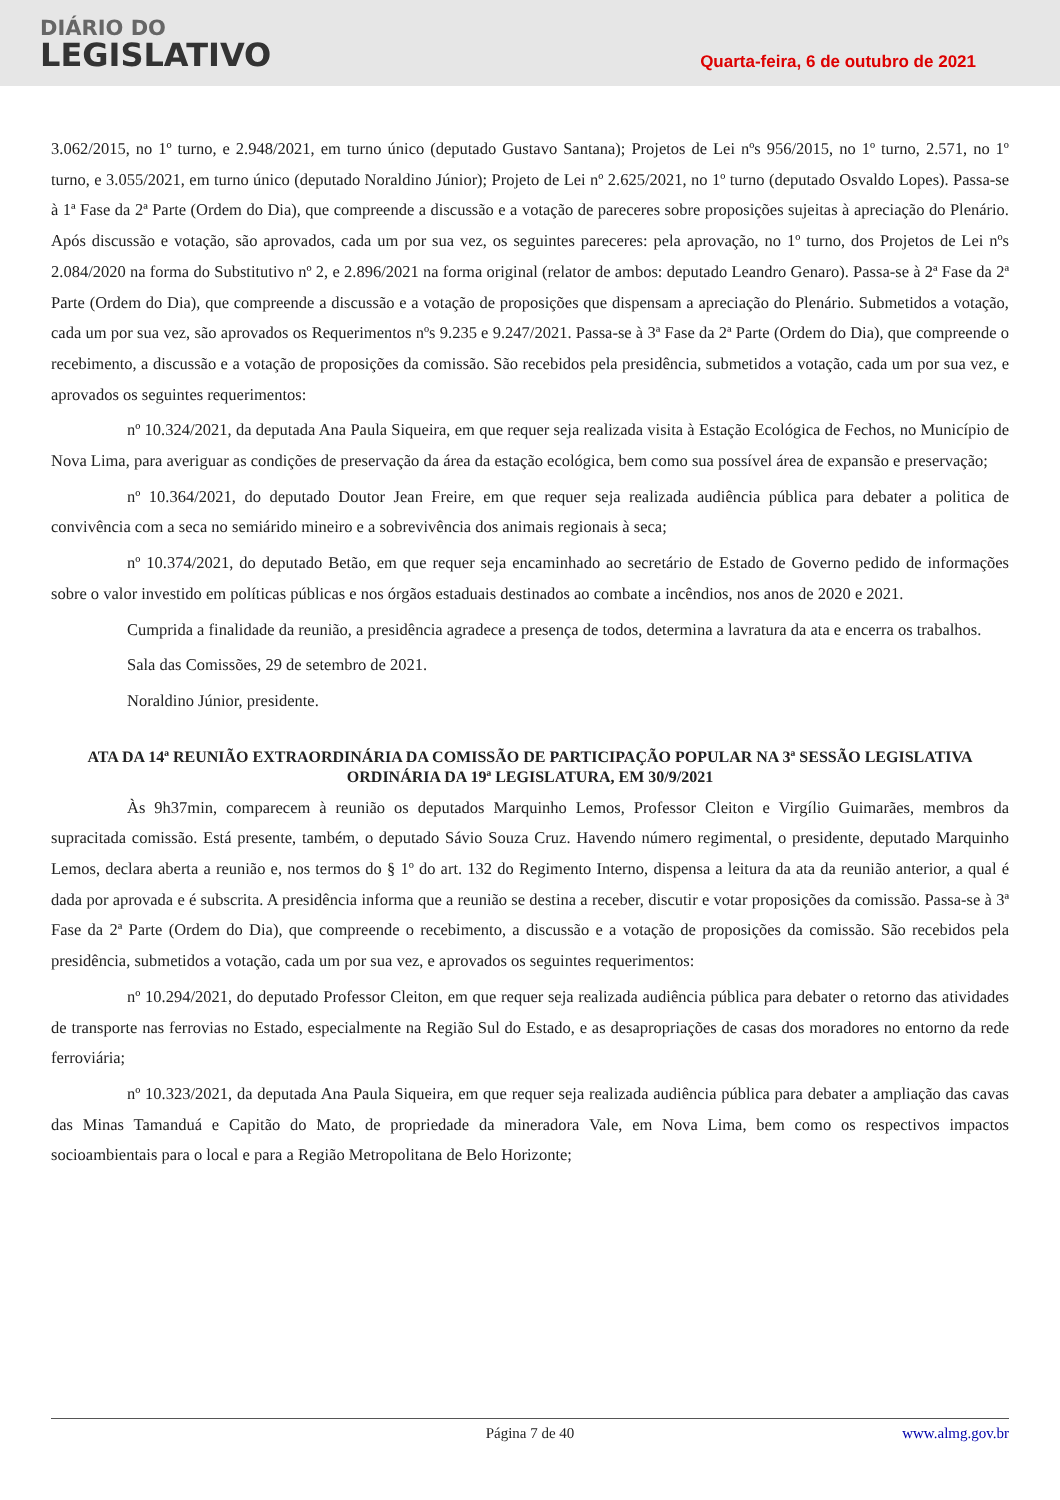DIÁRIO DO
LEGISLATIVO
Quarta-feira, 6 de outubro de 2021
3.062/2015, no 1º turno, e 2.948/2021, em turno único (deputado Gustavo Santana); Projetos de Lei nºs 956/2015, no 1º turno, 2.571, no 1º turno, e 3.055/2021, em turno único (deputado Noraldino Júnior); Projeto de Lei nº 2.625/2021, no 1º turno (deputado Osvaldo Lopes). Passa-se à 1ª Fase da 2ª Parte (Ordem do Dia), que compreende a discussão e a votação de pareceres sobre proposições sujeitas à apreciação do Plenário. Após discussão e votação, são aprovados, cada um por sua vez, os seguintes pareceres: pela aprovação, no 1º turno, dos Projetos de Lei nºs 2.084/2020 na forma do Substitutivo nº 2, e 2.896/2021 na forma original (relator de ambos: deputado Leandro Genaro). Passa-se à 2ª Fase da 2ª Parte (Ordem do Dia), que compreende a discussão e a votação de proposições que dispensam a apreciação do Plenário. Submetidos a votação, cada um por sua vez, são aprovados os Requerimentos nºs 9.235 e 9.247/2021. Passa-se à 3ª Fase da 2ª Parte (Ordem do Dia), que compreende o recebimento, a discussão e a votação de proposições da comissão. São recebidos pela presidência, submetidos a votação, cada um por sua vez, e aprovados os seguintes requerimentos:
nº 10.324/2021, da deputada Ana Paula Siqueira, em que requer seja realizada visita à Estação Ecológica de Fechos, no Município de Nova Lima, para averiguar as condições de preservação da área da estação ecológica, bem como sua possível área de expansão e preservação;
nº 10.364/2021, do deputado Doutor Jean Freire, em que requer seja realizada audiência pública para debater a politica de convivência com a seca no semiárido mineiro e a sobrevivência dos animais regionais à seca;
nº 10.374/2021, do deputado Betão, em que requer seja encaminhado ao secretário de Estado de Governo pedido de informações sobre o valor investido em políticas públicas e nos órgãos estaduais destinados ao combate a incêndios, nos anos de 2020 e 2021.
Cumprida a finalidade da reunião, a presidência agradece a presença de todos, determina a lavratura da ata e encerra os trabalhos.
Sala das Comissões, 29 de setembro de 2021.
Noraldino Júnior, presidente.
ATA DA 14ª REUNIÃO EXTRAORDINÁRIA DA COMISSÃO DE PARTICIPAÇÃO POPULAR NA 3ª SESSÃO LEGISLATIVA ORDINÁRIA DA 19ª LEGISLATURA, EM 30/9/2021
Às 9h37min, comparecem à reunião os deputados Marquinho Lemos, Professor Cleiton e Virgílio Guimarães, membros da supracitada comissão. Está presente, também, o deputado Sávio Souza Cruz. Havendo número regimental, o presidente, deputado Marquinho Lemos, declara aberta a reunião e, nos termos do § 1º do art. 132 do Regimento Interno, dispensa a leitura da ata da reunião anterior, a qual é dada por aprovada e é subscrita. A presidência informa que a reunião se destina a receber, discutir e votar proposições da comissão. Passa-se à 3ª Fase da 2ª Parte (Ordem do Dia), que compreende o recebimento, a discussão e a votação de proposições da comissão. São recebidos pela presidência, submetidos a votação, cada um por sua vez, e aprovados os seguintes requerimentos:
nº 10.294/2021, do deputado Professor Cleiton, em que requer seja realizada audiência pública para debater o retorno das atividades de transporte nas ferrovias no Estado, especialmente na Região Sul do Estado, e as desapropriações de casas dos moradores no entorno da rede ferroviária;
nº 10.323/2021, da deputada Ana Paula Siqueira, em que requer seja realizada audiência pública para debater a ampliação das cavas das Minas Tamanduá e Capitão do Mato, de propriedade da mineradora Vale, em Nova Lima, bem como os respectivos impactos socioambientais para o local e para a Região Metropolitana de Belo Horizonte;
Página 7 de 40 www.almg.gov.br